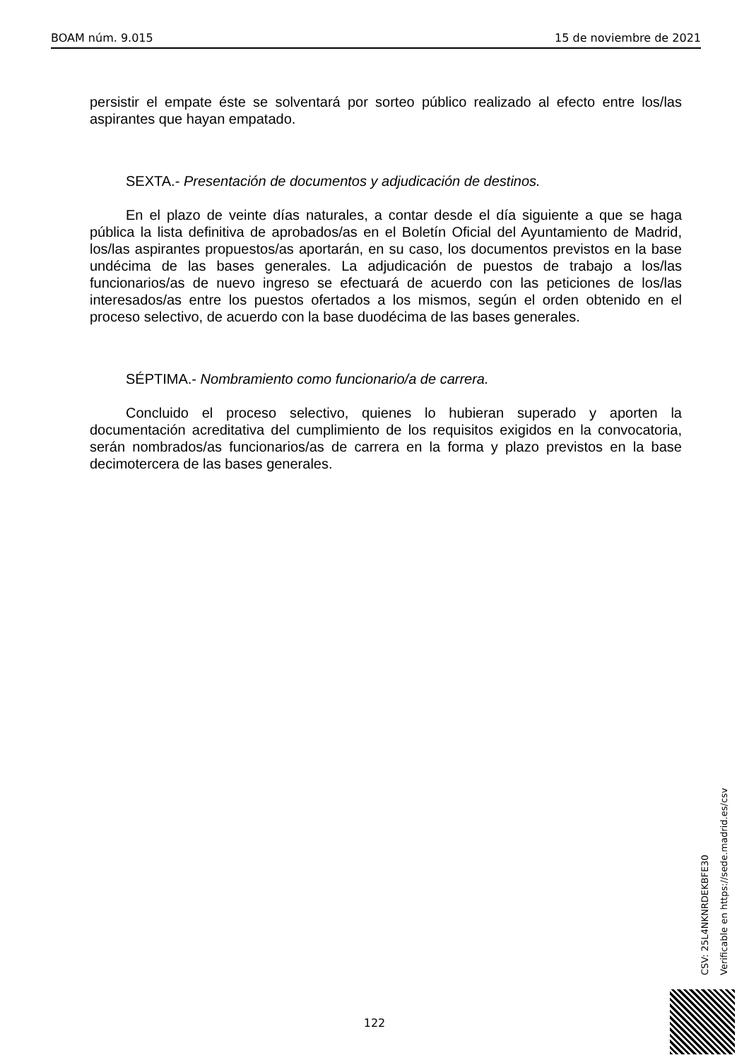BOAM núm. 9.015 15 de noviembre de 2021
persistir el empate éste se solventará por sorteo público realizado al efecto entre los/las aspirantes que hayan empatado.
SEXTA.- Presentación de documentos y adjudicación de destinos.
En el plazo de veinte días naturales, a contar desde el día siguiente a que se haga pública la lista definitiva de aprobados/as en el Boletín Oficial del Ayuntamiento de Madrid, los/las aspirantes propuestos/as aportarán, en su caso, los documentos previstos en la base undécima de las bases generales. La adjudicación de puestos de trabajo a los/las funcionarios/as de nuevo ingreso se efectuará de acuerdo con las peticiones de los/las interesados/as entre los puestos ofertados a los mismos, según el orden obtenido en el proceso selectivo, de acuerdo con la base duodécima de las bases generales.
SÉPTIMA.- Nombramiento como funcionario/a de carrera.
Concluido el proceso selectivo, quienes lo hubieran superado y aporten la documentación acreditativa del cumplimiento de los requisitos exigidos en la convocatoria, serán nombrados/as funcionarios/as de carrera en la forma y plazo previstos en la base decimotercera de las bases generales.
CSV: 25L4NKNRDEKBFE30
Verificable en https://sede.madrid.es/csv
122